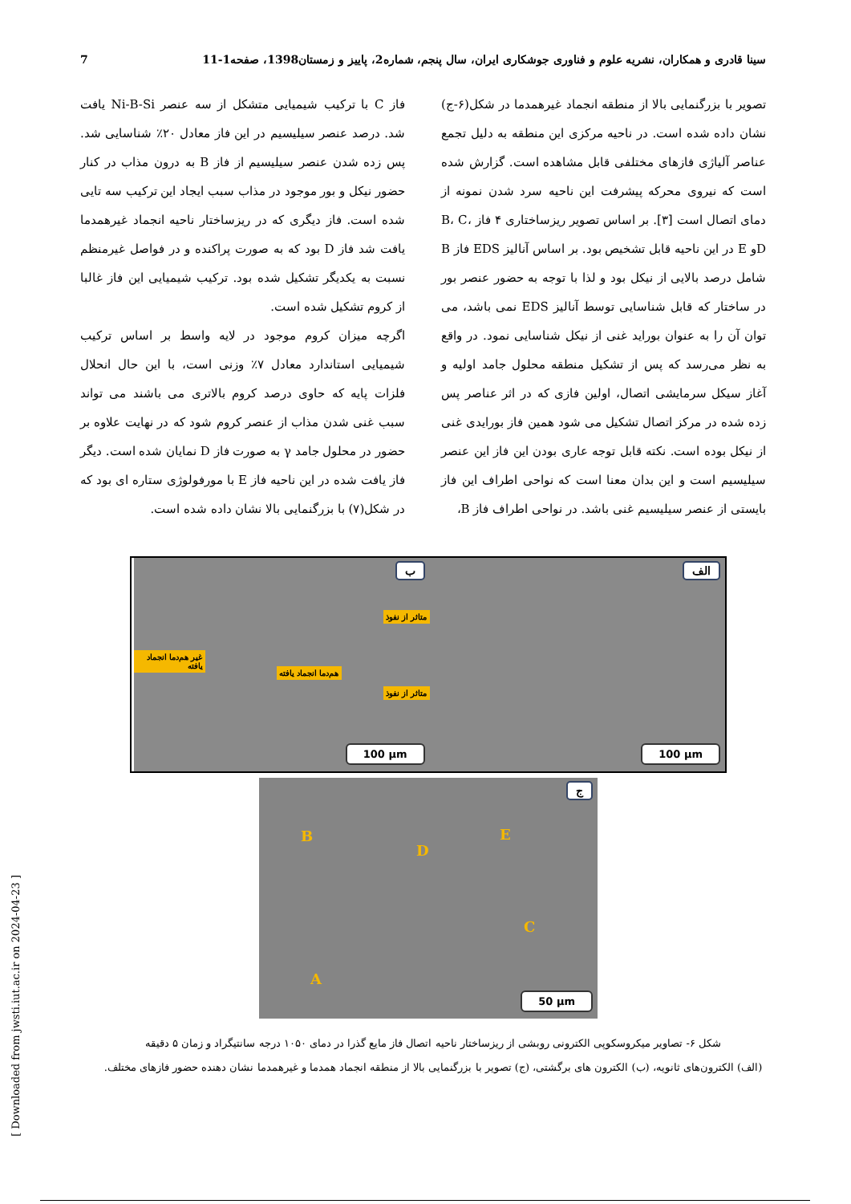سینا قادری و همکاران، نشریه علوم و فناوری جوشکاری ایران، سال پنجم، شماره2، پاییز و زمستان1398، صفحه1-11 7
تصویر با بزرگنمایی بالا از منطقه انجماد غیرهمدما در شکل(۶-ج) نشان داده شده است. در ناحیه مرکزی این منطقه به دلیل تجمع عناصر آلیاژی فازهای مختلفی قابل مشاهده است. گزارش شده است که نیروی محرکه پیشرفت این ناحیه سرد شدن نمونه از دمای اتصال است [۳]. بر اساس تصویر ریزساختاری ۴ فاز B، C، Dو E در این ناحیه قابل تشخیص بود. بر اساس آنالیز EDS فاز B شامل درصد بالایی از نیکل بود و لذا با توجه به حضور عنصر بور در ساختار که قابل شناسایی توسط آنالیز EDS نمی باشد، می توان آن را به عنوان بوراید غنی از نیکل شناسایی نمود. در واقع به نظر می‌رسد که پس از تشکیل منطقه محلول جامد اولیه و آغاز سیکل سرمایشی اتصال، اولین فازی که در اثر عناصر پس زده شده در مرکز اتصال تشکیل می شود همین فاز بورایدی غنی از نیکل بوده است. نکته قابل توجه عاری بودن این فاز این عنصر سیلیسیم است و این بدان معنا است که نواحی اطراف این فاز بایستی از عنصر سیلیسیم غنی باشد. در نواحی اطراف فاز B،
فاز C با ترکیب شیمیایی متشکل از سه عنصر Ni-B-Si یافت شد. درصد عنصر سیلیسیم در این فاز معادل ۲۰٪ شناسایی شد. پس زده شدن عنصر سیلیسیم از فاز B به درون مذاب در کنار حضور نیکل و بور موجود در مذاب سبب ایجاد این ترکیب سه تایی شده است. فاز دیگری که در ریزساختار ناحیه انجماد غیرهمدما یافت شد فاز D بود که به صورت پراکنده و در فواصل غیرمنظم نسبت به یکدیگر تشکیل شده بود. ترکیب شیمیایی این فاز غالبا از کروم تشکیل شده است.
اگرچه میزان کروم موجود در لایه واسط بر اساس ترکیب شیمیایی استاندارد معادل ۷٪ وزنی است، با این حال انحلال فلزات پایه که حاوی درصد کروم بالاتری می باشند می تواند سبب غنی شدن مذاب از عنصر کروم شود که در نهایت علاوه بر حضور در محلول جامد γ به صورت فاز D نمایان شده است. دیگر فاز یافت شده در این ناحیه فاز E با مورفولوژی ستاره ای بود که در شکل(۷) با بزرگنمایی بالا نشان داده شده است.
الف
100 µm
ب
متاثر از نفوذ
غیر هم‌دما انجماد یافته
هم‌دما انجماد یافته
متاثر از نفوذ
100 µm
ج
B
D
E
C
A
50 µm
شکل ۶- تصاویر میکروسکوپی الکترونی روبشی از ریزساختار ناحیه اتصال فاز مایع گذرا در دمای ۱۰۵۰ درجه سانتیگراد و زمان ۵ دقیقه
(الف) الکترون‌های ثانویه، (ب) الکترون های برگشتی، (ج) تصویر با بزرگنمایی بالا از منطقه انجماد همدما و غیرهمدما نشان دهنده حضور فازهای مختلف.
[ Downloaded from jwsti.iut.ac.ir on 2024-04-23 ]